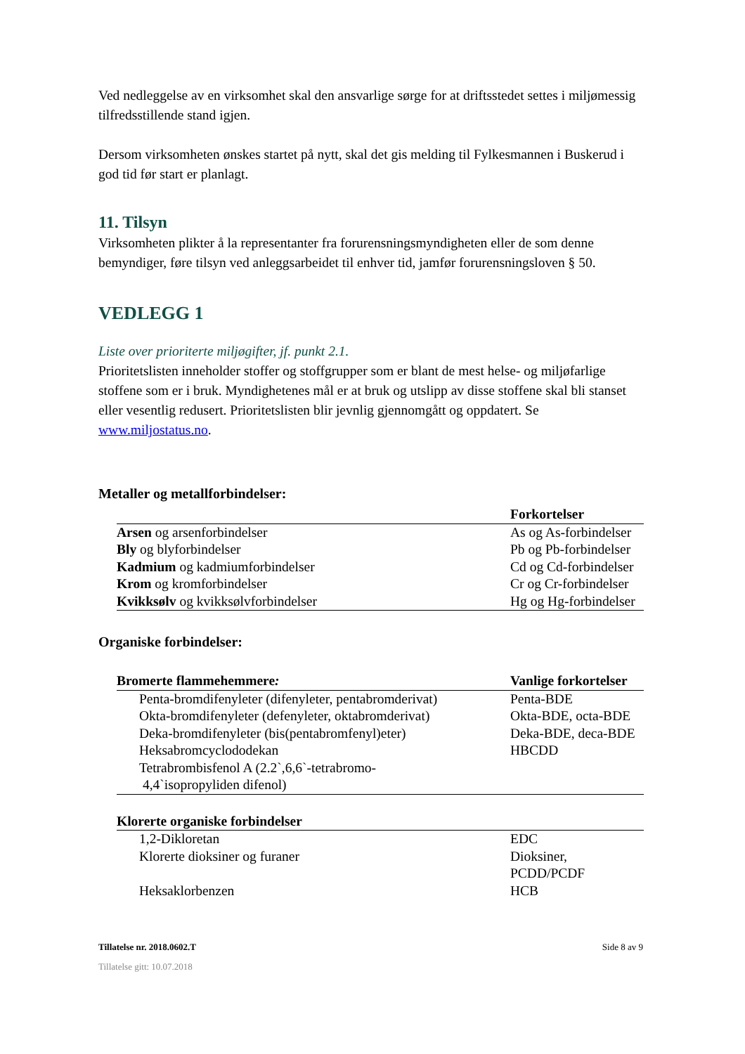Ved nedleggelse av en virksomhet skal den ansvarlige sørge for at driftsstedet settes i miljømessig tilfredsstillende stand igjen.
Dersom virksomheten ønskes startet på nytt, skal det gis melding til Fylkesmannen i Buskerud i god tid før start er planlagt.
11. Tilsyn
Virksomheten plikter å la representanter fra forurensningsmyndigheten eller de som denne bemyndiger, føre tilsyn ved anleggsarbeidet til enhver tid, jamfør forurensningsloven § 50.
VEDLEGG 1
Liste over prioriterte miljøgifter, jf. punkt 2.1.
Prioritetslisten inneholder stoffer og stoffgrupper som er blant de mest helse- og miljøfarlige stoffene som er i bruk. Myndighetenes mål er at bruk og utslipp av disse stoffene skal bli stanset eller vesentlig redusert. Prioritetslisten blir jevnlig gjennomgått og oppdatert. Se www.miljostatus.no.
Metaller og metallforbindelser:
| | Forkortelser |
| --- | --- |
| Arsen og arsenforbindelser | As og As-forbindelser |
| Bly og blyforbindelser | Pb og Pb-forbindelser |
| Kadmium og kadmiumforbindelser | Cd og Cd-forbindelser |
| Krom og kromforbindelser | Cr og Cr-forbindelser |
| Kvikksølv og kvikksølvforbindelser | Hg og Hg-forbindelser |
Organiske forbindelser:
| Bromerte flammehemmere : | Vanlige forkortelser |
| --- | --- |
| Penta-bromdifenyleter (difenyleter, pentabromderivat) | Penta-BDE |
| Okta-bromdifenyleter (defenyleter, oktabromderivat) | Okta-BDE, octa-BDE |
| Deka-bromdifenyleter (bis(pentabromfenyl)eter) | Deka-BDE, deca-BDE |
| Heksabromcyclododekan | HBCDD |
| Tetrabrombisfenol A (2.2`,6,6`-tetrabromo- 4,4`isopropyliden difenol) | |
| Klorerte organiske forbindelser | |
| --- | --- |
| 1,2-Dikloretan | EDC |
| Klorerte dioksiner og furaner | Dioksiner, PCDD/PCDF |
| Heksaklorbenzen | HCB |
Tillatelse nr. 2018.0602.T Side 8 av 9
Tillatelse gitt: 10.07.2018